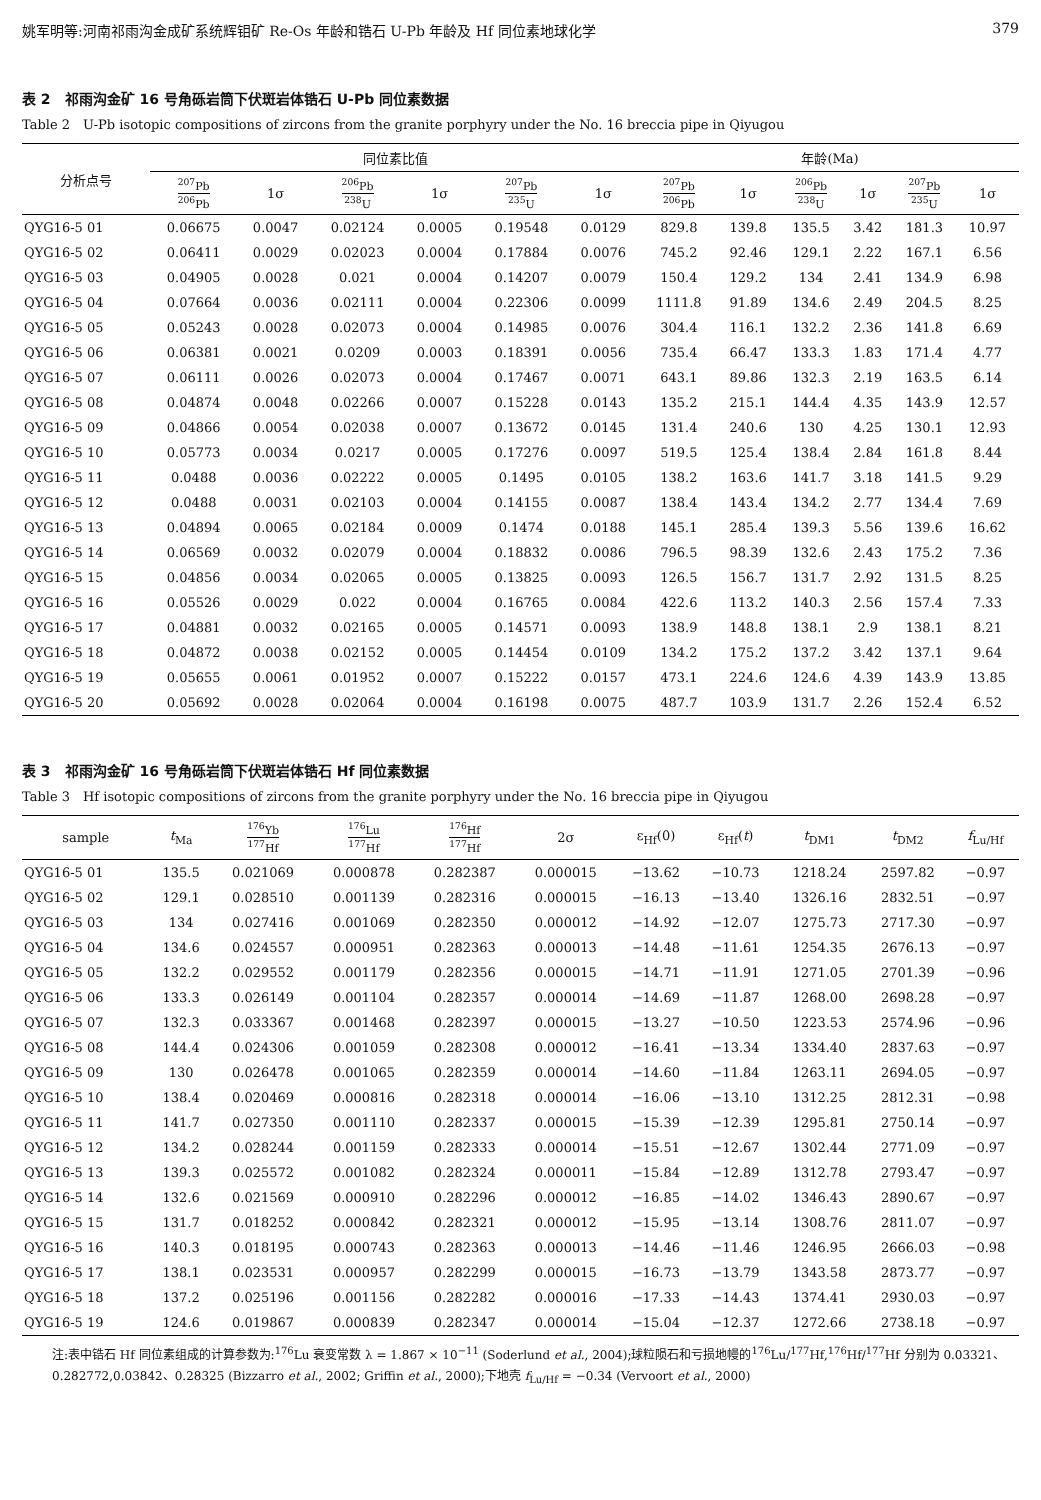姚军明等:河南祁雨沟金成矿系统辉钼矿 Re-Os 年龄和锆石 U-Pb 年龄及 Hf 同位素地球化学 379
表 2　祁雨沟金矿 16 号角砾岩筒下伏斑岩体锆石 U-Pb 同位素数据
Table 2　U-Pb isotopic compositions of zircons from the granite porphyry under the No. 16 breccia pipe in Qiyugou
| 分析点号 | 同位素比值 | | | | | | 年龄(Ma) | | | | | |
| --- | --- | --- | --- | --- | --- | --- | --- | --- | --- | --- | --- | --- |
| | <sup>207</sup>Pb <sup>206</sup>Pb | 1σ | <sup>206</sup>Pb <sup>238</sup>U | 1σ | <sup>207</sup>Pb <sup>235</sup>U | 1σ | <sup>207</sup>Pb <sup>206</sup>Pb | 1σ | <sup>206</sup>Pb <sup>238</sup>U | 1σ | <sup>207</sup>Pb <sup>235</sup>U | 1σ |
| QYG16-5 01 | 0.06675 | 0.0047 | 0.02124 | 0.0005 | 0.19548 | 0.0129 | 829.8 | 139.8 | 135.5 | 3.42 | 181.3 | 10.97 |
| QYG16-5 02 | 0.06411 | 0.0029 | 0.02023 | 0.0004 | 0.17884 | 0.0076 | 745.2 | 92.46 | 129.1 | 2.22 | 167.1 | 6.56 |
| QYG16-5 03 | 0.04905 | 0.0028 | 0.021 | 0.0004 | 0.14207 | 0.0079 | 150.4 | 129.2 | 134 | 2.41 | 134.9 | 6.98 |
| QYG16-5 04 | 0.07664 | 0.0036 | 0.02111 | 0.0004 | 0.22306 | 0.0099 | 1111.8 | 91.89 | 134.6 | 2.49 | 204.5 | 8.25 |
| QYG16-5 05 | 0.05243 | 0.0028 | 0.02073 | 0.0004 | 0.14985 | 0.0076 | 304.4 | 116.1 | 132.2 | 2.36 | 141.8 | 6.69 |
| QYG16-5 06 | 0.06381 | 0.0021 | 0.0209 | 0.0003 | 0.18391 | 0.0056 | 735.4 | 66.47 | 133.3 | 1.83 | 171.4 | 4.77 |
| QYG16-5 07 | 0.06111 | 0.0026 | 0.02073 | 0.0004 | 0.17467 | 0.0071 | 643.1 | 89.86 | 132.3 | 2.19 | 163.5 | 6.14 |
| QYG16-5 08 | 0.04874 | 0.0048 | 0.02266 | 0.0007 | 0.15228 | 0.0143 | 135.2 | 215.1 | 144.4 | 4.35 | 143.9 | 12.57 |
| QYG16-5 09 | 0.04866 | 0.0054 | 0.02038 | 0.0007 | 0.13672 | 0.0145 | 131.4 | 240.6 | 130 | 4.25 | 130.1 | 12.93 |
| QYG16-5 10 | 0.05773 | 0.0034 | 0.0217 | 0.0005 | 0.17276 | 0.0097 | 519.5 | 125.4 | 138.4 | 2.84 | 161.8 | 8.44 |
| QYG16-5 11 | 0.0488 | 0.0036 | 0.02222 | 0.0005 | 0.1495 | 0.0105 | 138.2 | 163.6 | 141.7 | 3.18 | 141.5 | 9.29 |
| QYG16-5 12 | 0.0488 | 0.0031 | 0.02103 | 0.0004 | 0.14155 | 0.0087 | 138.4 | 143.4 | 134.2 | 2.77 | 134.4 | 7.69 |
| QYG16-5 13 | 0.04894 | 0.0065 | 0.02184 | 0.0009 | 0.1474 | 0.0188 | 145.1 | 285.4 | 139.3 | 5.56 | 139.6 | 16.62 |
| QYG16-5 14 | 0.06569 | 0.0032 | 0.02079 | 0.0004 | 0.18832 | 0.0086 | 796.5 | 98.39 | 132.6 | 2.43 | 175.2 | 7.36 |
| QYG16-5 15 | 0.04856 | 0.0034 | 0.02065 | 0.0005 | 0.13825 | 0.0093 | 126.5 | 156.7 | 131.7 | 2.92 | 131.5 | 8.25 |
| QYG16-5 16 | 0.05526 | 0.0029 | 0.022 | 0.0004 | 0.16765 | 0.0084 | 422.6 | 113.2 | 140.3 | 2.56 | 157.4 | 7.33 |
| QYG16-5 17 | 0.04881 | 0.0032 | 0.02165 | 0.0005 | 0.14571 | 0.0093 | 138.9 | 148.8 | 138.1 | 2.9 | 138.1 | 8.21 |
| QYG16-5 18 | 0.04872 | 0.0038 | 0.02152 | 0.0005 | 0.14454 | 0.0109 | 134.2 | 175.2 | 137.2 | 3.42 | 137.1 | 9.64 |
| QYG16-5 19 | 0.05655 | 0.0061 | 0.01952 | 0.0007 | 0.15222 | 0.0157 | 473.1 | 224.6 | 124.6 | 4.39 | 143.9 | 13.85 |
| QYG16-5 20 | 0.05692 | 0.0028 | 0.02064 | 0.0004 | 0.16198 | 0.0075 | 487.7 | 103.9 | 131.7 | 2.26 | 152.4 | 6.52 |
表 3　祁雨沟金矿 16 号角砾岩筒下伏斑岩体锆石 Hf 同位素数据
Table 3　Hf isotopic compositions of zircons from the granite porphyry under the No. 16 breccia pipe in Qiyugou
| sample | t<sub>Ma</sub> | <sup>176</sup>Yb <sup>177</sup>Hf | <sup>176</sup>Lu <sup>177</sup>Hf | <sup>176</sup>Hf <sup>177</sup>Hf | 2σ | ε<sub>Hf</sub>(0) | ε<sub>Hf</sub>( t ) | t<sub>DM1</sub> | t<sub>DM2</sub> | f<sub>Lu/Hf</sub> |
| --- | --- | --- | --- | --- | --- | --- | --- | --- | --- | --- |
| QYG16-5 01 | 135.5 | 0.021069 | 0.000878 | 0.282387 | 0.000015 | −13.62 | −10.73 | 1218.24 | 2597.82 | −0.97 |
| QYG16-5 02 | 129.1 | 0.028510 | 0.001139 | 0.282316 | 0.000015 | −16.13 | −13.40 | 1326.16 | 2832.51 | −0.97 |
| QYG16-5 03 | 134 | 0.027416 | 0.001069 | 0.282350 | 0.000012 | −14.92 | −12.07 | 1275.73 | 2717.30 | −0.97 |
| QYG16-5 04 | 134.6 | 0.024557 | 0.000951 | 0.282363 | 0.000013 | −14.48 | −11.61 | 1254.35 | 2676.13 | −0.97 |
| QYG16-5 05 | 132.2 | 0.029552 | 0.001179 | 0.282356 | 0.000015 | −14.71 | −11.91 | 1271.05 | 2701.39 | −0.96 |
| QYG16-5 06 | 133.3 | 0.026149 | 0.001104 | 0.282357 | 0.000014 | −14.69 | −11.87 | 1268.00 | 2698.28 | −0.97 |
| QYG16-5 07 | 132.3 | 0.033367 | 0.001468 | 0.282397 | 0.000015 | −13.27 | −10.50 | 1223.53 | 2574.96 | −0.96 |
| QYG16-5 08 | 144.4 | 0.024306 | 0.001059 | 0.282308 | 0.000012 | −16.41 | −13.34 | 1334.40 | 2837.63 | −0.97 |
| QYG16-5 09 | 130 | 0.026478 | 0.001065 | 0.282359 | 0.000014 | −14.60 | −11.84 | 1263.11 | 2694.05 | −0.97 |
| QYG16-5 10 | 138.4 | 0.020469 | 0.000816 | 0.282318 | 0.000014 | −16.06 | −13.10 | 1312.25 | 2812.31 | −0.98 |
| QYG16-5 11 | 141.7 | 0.027350 | 0.001110 | 0.282337 | 0.000015 | −15.39 | −12.39 | 1295.81 | 2750.14 | −0.97 |
| QYG16-5 12 | 134.2 | 0.028244 | 0.001159 | 0.282333 | 0.000014 | −15.51 | −12.67 | 1302.44 | 2771.09 | −0.97 |
| QYG16-5 13 | 139.3 | 0.025572 | 0.001082 | 0.282324 | 0.000011 | −15.84 | −12.89 | 1312.78 | 2793.47 | −0.97 |
| QYG16-5 14 | 132.6 | 0.021569 | 0.000910 | 0.282296 | 0.000012 | −16.85 | −14.02 | 1346.43 | 2890.67 | −0.97 |
| QYG16-5 15 | 131.7 | 0.018252 | 0.000842 | 0.282321 | 0.000012 | −15.95 | −13.14 | 1308.76 | 2811.07 | −0.97 |
| QYG16-5 16 | 140.3 | 0.018195 | 0.000743 | 0.282363 | 0.000013 | −14.46 | −11.46 | 1246.95 | 2666.03 | −0.98 |
| QYG16-5 17 | 138.1 | 0.023531 | 0.000957 | 0.282299 | 0.000015 | −16.73 | −13.79 | 1343.58 | 2873.77 | −0.97 |
| QYG16-5 18 | 137.2 | 0.025196 | 0.001156 | 0.282282 | 0.000016 | −17.33 | −14.43 | 1374.41 | 2930.03 | −0.97 |
| QYG16-5 19 | 124.6 | 0.019867 | 0.000839 | 0.282347 | 0.000014 | −15.04 | −12.37 | 1272.66 | 2738.18 | −0.97 |
注:表中锆石 Hf 同位素组成的计算参数为:<sup>176</sup>Lu 衰变常数 λ = 1.867 × 10<sup>−11</sup> (Soderlund et al., 2004);球粒陨石和亏损地幔的<sup>176</sup>Lu/<sup>177</sup>Hf,<sup>176</sup>Hf/<sup>177</sup>Hf 分别为 0.03321、0.282772,0.03842、0.28325 (Bizzarro et al., 2002; Griffin et al., 2000);下地壳 f<sub>Lu/Hf</sub> = −0.34 (Vervoort et al., 2000)